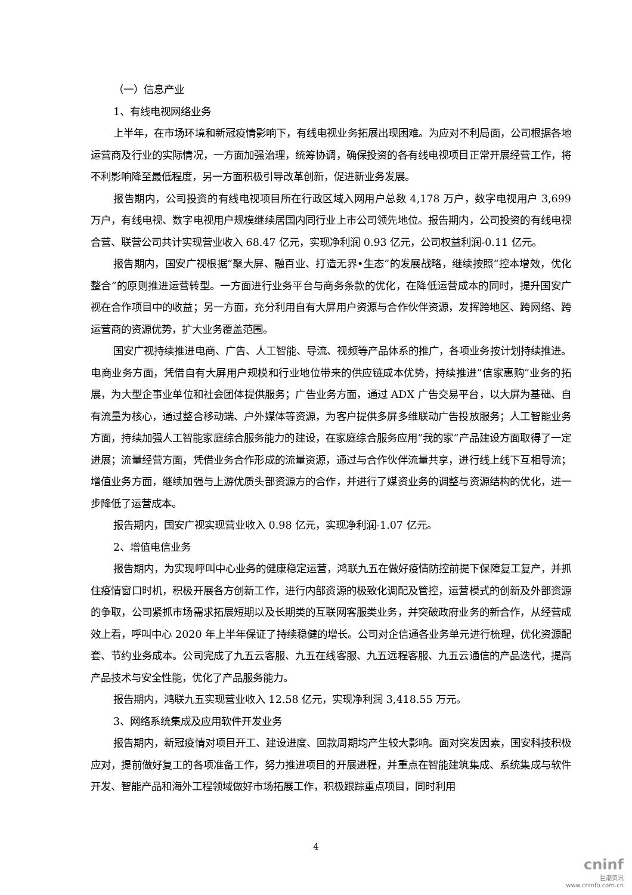（一）信息产业
1、有线电视网络业务
上半年，在市场环境和新冠疫情影响下，有线电视业务拓展出现困难。为应对不利局面，公司根据各地运营商及行业的实际情况，一方面加强治理，统筹协调，确保投资的各有线电视项目正常开展经营工作，将不利影响降至最低程度，另一方面积极引导改革创新，促进新业务发展。
报告期内，公司投资的有线电视项目所在行政区域入网用户总数 4,178 万户，数字电视用户 3,699 万户，有线电视、数字电视用户规模继续居国内同行业上市公司领先地位。报告期内，公司投资的有线电视合营、联营公司共计实现营业收入 68.47 亿元，实现净利润 0.93 亿元，公司权益利润-0.11 亿元。
报告期内，国安广视根据“聚大屏、融百业、打造无界•生态”的发展战略，继续按照“控本增效，优化整合”的原则推进运营转型。一方面进行业务平台与商务条款的优化，在降低运营成本的同时，提升国安广视在合作项目中的收益；另一方面，充分利用自有大屏用户资源与合作伙伴资源，发挥跨地区、跨网络、跨运营商的资源优势，扩大业务覆盖范围。
国安广视持续推进电商、广告、人工智能、导流、视频等产品体系的推广，各项业务按计划持续推进。电商业务方面，凭借自有大屏用户规模和行业地位带来的供应链成本优势，持续推进“信家惠购”业务的拓展，为大型企事业单位和社会团体提供服务；广告业务方面，通过 ADX 广告交易平台，以大屏为基础、自有流量为核心，通过整合移动端、户外媒体等资源，为客户提供多屏多维联动广告投放服务；人工智能业务方面，持续加强人工智能家庭综合服务能力的建设，在家庭综合服务应用“我的家”产品建设方面取得了一定进展；流量经营方面，凭借业务合作形成的流量资源，通过与合作伙伴流量共享，进行线上线下互相导流；增值业务方面，继续加强与上游优质头部资源方的合作，并进行了媒资业务的调整与资源结构的优化，进一步降低了运营成本。
报告期内，国安广视实现营业收入 0.98 亿元，实现净利润-1.07 亿元。
2、增值电信业务
报告期内，为实现呼叫中心业务的健康稳定运营，鸿联九五在做好疫情防控前提下保障复工复产，并抓住疫情窗口时机，积极开展各方创新工作，进行内部资源的极致化调配及管控，运营模式的创新及外部资源的争取，公司紧抓市场需求拓展短期以及长期类的互联网客服类业务，并突破政府业务的新合作，从经营成效上看，呼叫中心 2020 年上半年保证了持续稳健的增长。公司对企信通各业务单元进行梳理，优化资源配套、节约业务成本。公司完成了九五云客服、九五在线客服、九五远程客服、九五云通信的产品迭代，提高产品技术与安全性能，优化了产品服务能力。
报告期内，鸿联九五实现营业收入 12.58 亿元，实现净利润 3,418.55 万元。
3、网络系统集成及应用软件开发业务
报告期内，新冠疫情对项目开工、建设进度、回款周期均产生较大影响。面对突发因素，国安科技积极应对，提前做好复工的各项准备工作，努力推进项目的开展进程，并重点在智能建筑集成、系统集成与软件开发、智能产品和海外工程领域做好市场拓展工作，积极跟踪重点项目，同时利用
4
cninf
巨潮资讯
www.cninfo.com.cn